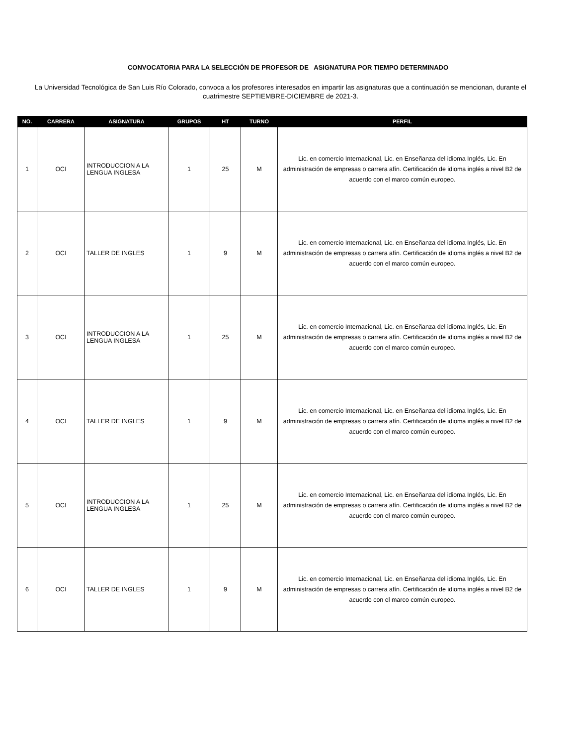CONVOCATORIA PARA LA SELECCIÓN DE PROFESOR DE ASIGNATURA POR TIEMPO DETERMINADO
La Universidad Tecnológica de San Luis Río Colorado, convoca a los profesores interesados en impartir las asignaturas que a continuación se mencionan, durante el cuatrimestre SEPTIEMBRE-DICIEMBRE de 2021-3.
| NO. | CARRERA | ASIGNATURA | GRUPOS | HT | TURNO | PERFIL |
| --- | --- | --- | --- | --- | --- | --- |
| 1 | OCI | INTRODUCCION A LA LENGUA INGLESA | 1 | 25 | M | Lic. en comercio Internacional, Lic. en Enseñanza del idioma Inglés, Lic. En administración de empresas o carrera afín. Certificación de idioma inglés a nivel B2 de acuerdo con el marco común europeo. |
| 2 | OCI | TALLER DE INGLES | 1 | 9 | M | Lic. en comercio Internacional, Lic. en Enseñanza del idioma Inglés, Lic. En administración de empresas o carrera afín. Certificación de idioma inglés a nivel B2 de acuerdo con el marco común europeo. |
| 3 | OCI | INTRODUCCION A LA LENGUA INGLESA | 1 | 25 | M | Lic. en comercio Internacional, Lic. en Enseñanza del idioma Inglés, Lic. En administración de empresas o carrera afín. Certificación de idioma inglés a nivel B2 de acuerdo con el marco común europeo. |
| 4 | OCI | TALLER DE INGLES | 1 | 9 | M | Lic. en comercio Internacional, Lic. en Enseñanza del idioma Inglés, Lic. En administración de empresas o carrera afín. Certificación de idioma inglés a nivel B2 de acuerdo con el marco común europeo. |
| 5 | OCI | INTRODUCCION A LA LENGUA INGLESA | 1 | 25 | M | Lic. en comercio Internacional, Lic. en Enseñanza del idioma Inglés, Lic. En administración de empresas o carrera afín. Certificación de idioma inglés a nivel B2 de acuerdo con el marco común europeo. |
| 6 | OCI | TALLER DE INGLES | 1 | 9 | M | Lic. en comercio Internacional, Lic. en Enseñanza del idioma Inglés, Lic. En administración de empresas o carrera afín. Certificación de idioma inglés a nivel B2 de acuerdo con el marco común europeo. |